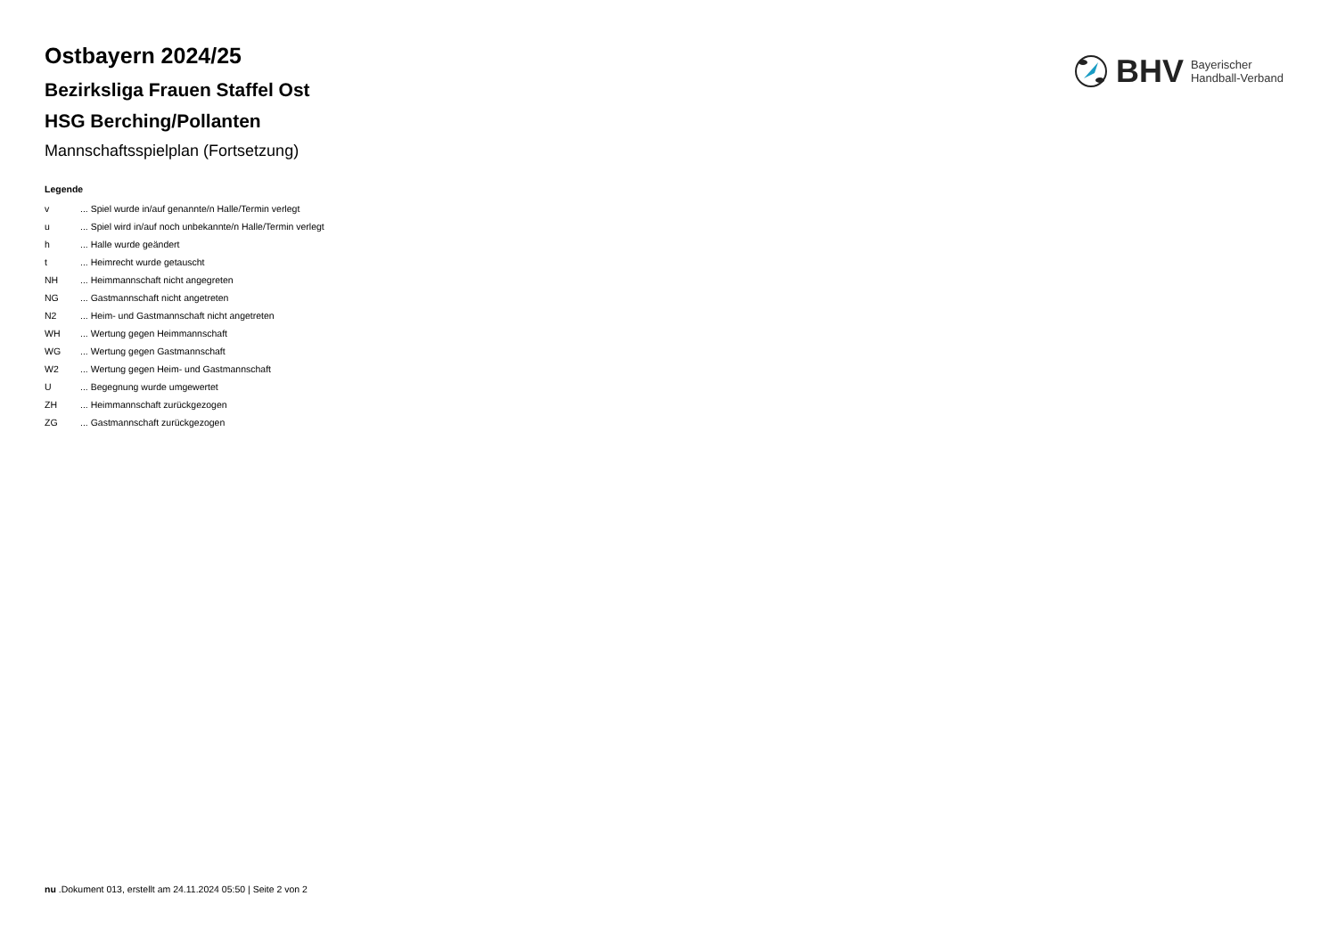BHV
Bayerischer
Handball-Verband
Ostbayern 2024/25
Bezirksliga Frauen Staffel Ost
HSG Berching/Pollanten
Mannschaftsspielplan (Fortsetzung)
Legende
| v | ... Spiel wurde in/auf genannte/n Halle/Termin verlegt |
| u | ... Spiel wird in/auf noch unbekannte/n Halle/Termin verlegt |
| h | ... Halle wurde geändert |
| t | ... Heimrecht wurde getauscht |
| NH | ... Heimmannschaft nicht angegreten |
| NG | ... Gastmannschaft nicht angetreten |
| N2 | ... Heim- und Gastmannschaft nicht angetreten |
| WH | ... Wertung gegen Heimmannschaft |
| WG | ... Wertung gegen Gastmannschaft |
| W2 | ... Wertung gegen Heim- und Gastmannschaft |
| U | ... Begegnung wurde umgewertet |
| ZH | ... Heimmannschaft zurückgezogen |
| ZG | ... Gastmannschaft zurückgezogen |
nu .Dokument 013, erstellt am 24.11.2024 05:50 | Seite 2 von 2